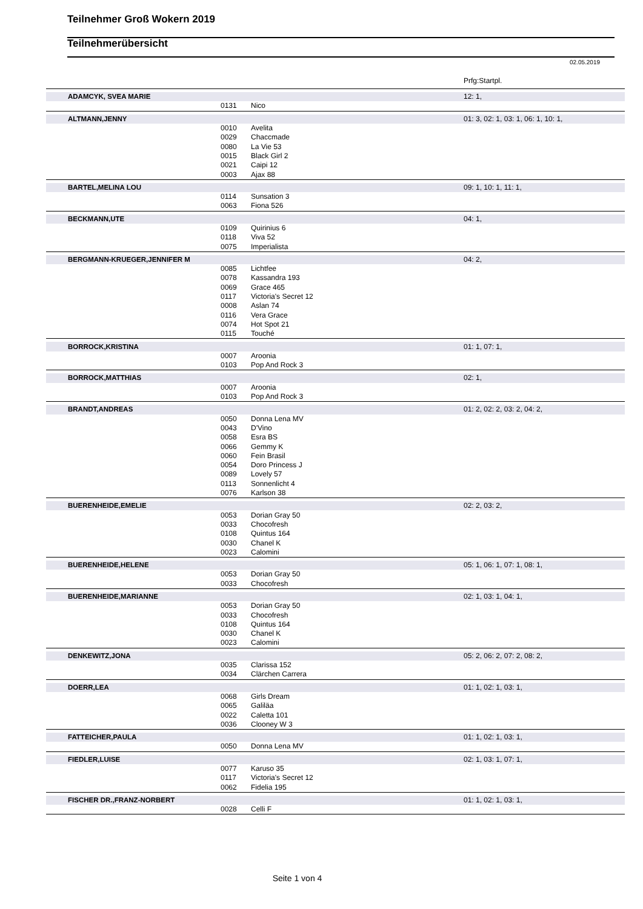Teilnehmer Groß Wokern 2019
Teilnehmerübersicht
02.05.2019
Prfg:Startpl.
| ADAMCYK, SVEA MARIE | | | 12: 1, |
| | 0131 | Nico | |
| ALTMANN,JENNY | | | 01: 3, 02: 1, 03: 1, 06: 1, 10: 1, |
| | 0010 | Avelita | |
| | 0029 | Chaccmade | |
| | 0080 | La Vie 53 | |
| | 0015 | Black Girl 2 | |
| | 0021 | Caipi 12 | |
| | 0003 | Ajax 88 | |
| BARTEL,MELINA LOU | | | 09: 1, 10: 1, 11: 1, |
| | 0114 | Sunsation 3 | |
| | 0063 | Fiona 526 | |
| BECKMANN,UTE | | | 04: 1, |
| | 0109 | Quirinius 6 | |
| | 0118 | Viva 52 | |
| | 0075 | Imperialista | |
| BERGMANN-KRUEGER,JENNIFER M | | | 04: 2, |
| | 0085 | Lichtfee | |
| | 0078 | Kassandra 193 | |
| | 0069 | Grace 465 | |
| | 0117 | Victoria's Secret 12 | |
| | 0008 | Aslan 74 | |
| | 0116 | Vera Grace | |
| | 0074 | Hot Spot 21 | |
| | 0115 | Touché | |
| BORROCK,KRISTINA | | | 01: 1, 07: 1, |
| | 0007 | Aroonia | |
| | 0103 | Pop And Rock 3 | |
| BORROCK,MATTHIAS | | | 02: 1, |
| | 0007 | Aroonia | |
| | 0103 | Pop And Rock 3 | |
| BRANDT,ANDREAS | | | 01: 2, 02: 2, 03: 2, 04: 2, |
| | 0050 | Donna Lena MV | |
| | 0043 | D'Vino | |
| | 0058 | Esra BS | |
| | 0066 | Gemmy K | |
| | 0060 | Fein Brasil | |
| | 0054 | Doro Princess J | |
| | 0089 | Lovely 57 | |
| | 0113 | Sonnenlicht 4 | |
| | 0076 | Karlson 38 | |
| BUERENHEIDE,EMELIE | | | 02: 2, 03: 2, |
| | 0053 | Dorian Gray 50 | |
| | 0033 | Chocofresh | |
| | 0108 | Quintus 164 | |
| | 0030 | Chanel K | |
| | 0023 | Calomini | |
| BUERENHEIDE,HELENE | | | 05: 1, 06: 1, 07: 1, 08: 1, |
| | 0053 | Dorian Gray 50 | |
| | 0033 | Chocofresh | |
| BUERENHEIDE,MARIANNE | | | 02: 1, 03: 1, 04: 1, |
| | 0053 | Dorian Gray 50 | |
| | 0033 | Chocofresh | |
| | 0108 | Quintus 164 | |
| | 0030 | Chanel K | |
| | 0023 | Calomini | |
| DENKEWITZ,JONA | | | 05: 2, 06: 2, 07: 2, 08: 2, |
| | 0035 | Clarissa 152 | |
| | 0034 | Clärchen Carrera | |
| DOERR,LEA | | | 01: 1, 02: 1, 03: 1, |
| | 0068 | Girls Dream | |
| | 0065 | Galiläa | |
| | 0022 | Caletta 101 | |
| | 0036 | Clooney W 3 | |
| FATTEICHER,PAULA | | | 01: 1, 02: 1, 03: 1, |
| | 0050 | Donna Lena MV | |
| FIEDLER,LUISE | | | 02: 1, 03: 1, 07: 1, |
| | 0077 | Karuso 35 | |
| | 0117 | Victoria's Secret 12 | |
| | 0062 | Fidelia 195 | |
| FISCHER DR.,FRANZ-NORBERT | | | 01: 1, 02: 1, 03: 1, |
| | 0028 | Celli F | |
Seite 1 von 4